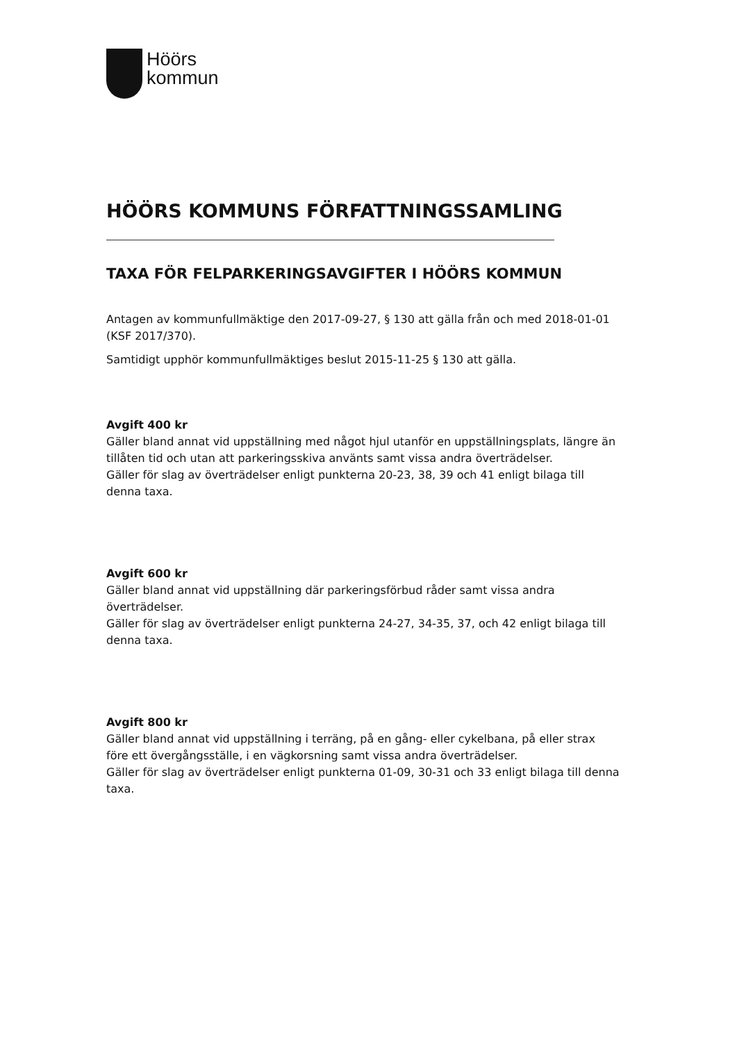Höörs
kommun
HÖÖRS KOMMUNS FÖRFATTNINGSSAMLING
TAXA FÖR FELPARKERINGSAVGIFTER I HÖÖRS KOMMUN
Antagen av kommunfullmäktige den 2017-09-27, § 130 att gälla från och med 2018-01-01 (KSF 2017/370).
Samtidigt upphör kommunfullmäktiges beslut 2015-11-25 § 130 att gälla.
Avgift 400 kr
Gäller bland annat vid uppställning med något hjul utanför en uppställningsplats, längre än tillåten tid och utan att parkeringsskiva använts samt vissa andra överträdelser.
Gäller för slag av överträdelser enligt punkterna 20-23, 38, 39 och 41 enligt bilaga till denna taxa.
Avgift 600 kr
Gäller bland annat vid uppställning där parkeringsförbud råder samt vissa andra överträdelser.
Gäller för slag av överträdelser enligt punkterna 24-27, 34-35, 37, och 42 enligt bilaga till denna taxa.
Avgift 800 kr
Gäller bland annat vid uppställning i terräng, på en gång- eller cykelbana, på eller strax före ett övergångsställe, i en vägkorsning samt vissa andra överträdelser.
Gäller för slag av överträdelser enligt punkterna 01-09, 30-31 och 33 enligt bilaga till denna taxa.